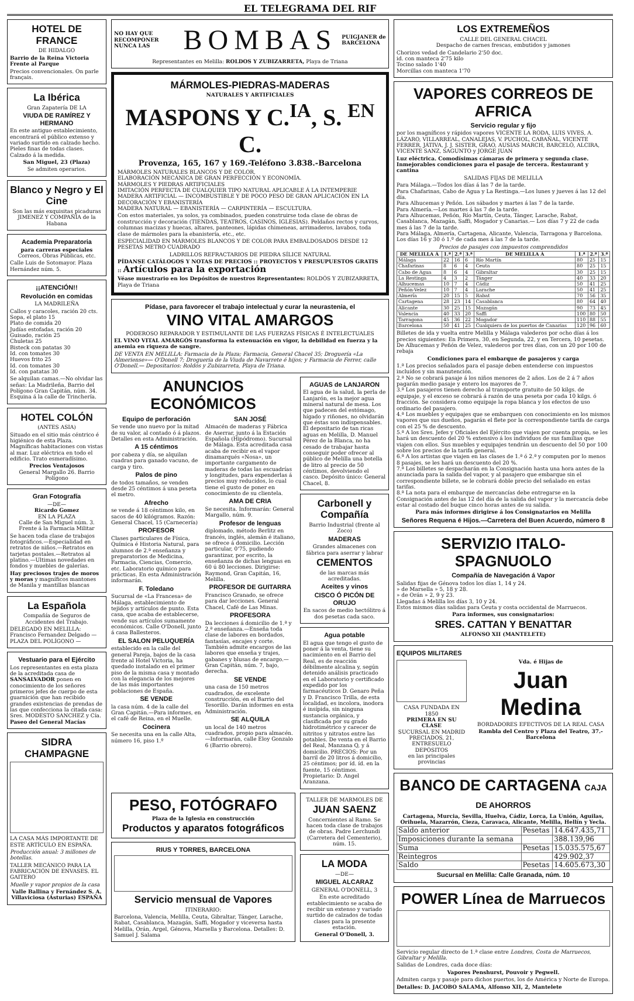EL TELEGRAMA DEL RIF
HOTEL DE FRANCE
DE HIDALGO
Barrio de la Reina Victoria Frente al Parque
Precios convencionales. On parle français.
La Ibérica
Gran Zapatería DE LA
VIUDA DE RAMÍREZ Y HERMANO
En este antiguo establecimiento, encontrará el público extenso y variado surtido en calzado hecho. Pieles finas de todas clases. Calzado á la medida.
San Miguel, 23 (Plaza)
Se admiten operarios.
Blanco y Negro y El Cine
Son las más exquisitas picaduras JIMENEZ Y COMPAÑÍA de la Habana
Academia Preparatoria
para carreras especiales Correos, Obras Públicas, etc.
Calle Luis de Sotomayor. Plaza Hernández núm. 5.
¡¡ATENCIÓN!!
Revolución en comidas
LA MADRILEÑA
Callos y caracoles, ración 20 cts.
Sopa, el plato 15
Plato de comida 20
Judías estofadas, ración 20
Guisado, ración 25
Chuletas 25
Bisteck con patatas 30
Id. con tomates 30
Huevos frito 25
Id. con tomates 30
Id. con patatas 30
Se alquilan camas.—No olvidar las señas: La Madrileña, Barrio del Polígono Gran Capitán, núm. 34. Esquina á la calle de Trinchería.
HOTEL COLÓN
(ANTES ASIA)
Situado en el sitio más céntrico é higiénico de esta Plaza. Magníficas habitaciones con vistas al mar. Luz eléctrica en todo el edificio. Trato esmeradísimo.
Precios Ventajosos
General Margallo 26. Barrio Polígono
Gran Fotografía
—DE—
Ricardo Gomez
EN LA PLAZA
Calle de San Miguel núm. 3. Frente á la Farmacia Militar
Se hacen toda clase de trabajos fotográficos.—Especialidad en retratos de niños.—Retratos en tarjetas postales.—Retratos al platino.—Ultimas novedades en fondos y muebles de galerías.
Hay preciosos trajes de moros y moras y magníficos mantones de Manila y mantillas blancas
La Española
Compañía de Seguros de Accidentes del Trabajo.
DELEGADO EN MELILLA: Francisco Fernandez Delgado — PLAZA DEL POLÍGONO —
Vestuario para el Ejército
Los representantes en esta plaza de la acreditada casa de SANSALVADOR ponen en conocimiento de los señores primeros jefes de cuerpo de esta guarnición que han recibido grandes existencias de prendas de las que confecciona la citada casa: Sres. MODESTO SANCHEZ y Cía. Paseo del General Macías
SIDRA CHAMPAGNE
LA CASA MÁS IMPORTANTE DE ESTE ARTÍCULO EN ESPAÑA.
Producción anual: 3 millones de botellas.
TALLER MECÁNICO PARA LA FABRICACIÓN DE ENVASES. EL GAITERO
Muelle y vapor propios de la casa
Valle Ballina y Fernández S. A. Villaviciosa (Asturias) ESPAÑA
NO HAY QUE RECOMPONER NUNCA LAS
BOMBAS
PUIGJANER de BARCELONA
Representantes en Melilla: ROLDOS Y ZUBIZARRETA, Playa de Triana
MÁRMOLES-PIEDRAS-MADERAS
NATURALES Y ARTIFICIALES
MASPONS Y C.<sup>IA</sup>, S. <sup>EN</sup> C.
Provenza, 165, 167 y 169.-Teléfono 3.838.-Barcelona
MÁRMOLES NATURALES BLANCOS Y DE COLOR.
ELABORACIÓN MECÁNICA DE GRAN PERFECCIÓN Y ECONOMÍA.
MÁRMOLES Y PIEDRAS ARTIFICIALES
IMITACIÓN PERFECTA DE CUALQUIER TIPO NATURAL APLICABLE Á LA INTEMPERIE
MADERA ARTIFICIAL — INCOMBUSTIBLE Y DE POCO PESO DE GRAN APLICACIÓN EN LA DECORACIÓN Y EBANISTERÍA
MADERA NATURAL — EBANISTERÍA — CARPINTERÍA — ESCULTURA.
Con estos materiales, ya solos, ya combinados, pueden construirse toda clase de obras de construcción y decoración (TIENDAS, TEATROS, CASINOS, IGLESIAS). Peldaños rectos y curvos, columnas macizas y huecas, altares, panteones, lápidas chimeneas, arrimaderos, lavabos, toda clase de mármoles para la ebanistería, etc., etc.
ESPECIALIDAD EN MÁRMOLES BLANCOS Y DE COLOR PARA EMBALDOSADOS DESDE 12 PESETAS METRO CUADRADO
LADRILLOS REFRACTARIOS DE PIEDRA SÍLICE NATURAL
PÍDANSE CATÁLOGOS Y NOTAS DE PRECIOS :: PROYECTOS Y PRESUPUESTOS GRATIS :: Artículos para la exportación
Véase muestrario en los Depósitos de nuestros Representantes: ROLDÓS Y ZUBIZARRETA, Playa de Triana
Pídase, para favorecer el trabajo intelectual y curar la neurastenia, el
VINO VITAL AMARGOS
PODEROSO REPARADOR Y ESTIMULANTE DE LAS FUERZAS FÍSICAS É INTELECTUALES
EL VINO VITAL AMARGÓS transforma la extenuación en vigor, la debilidad en fuerza y la anemia en riqueza de sangre.
DE VENTA EN MELILLA: Farmacia de la Plaza; Farmacia, General Chacel 35; Droguería «La Almeriense»— O'Donell 7; Droguería de la Viuda de Navarrete é hijos; y Farmacia de Ferrer, calle O'Donell.— Depositarios: Roldós y Zubizarreta, Playa de Triana.
ANUNCIOS ECONÓMICOS
Equipo de perforación
Se vende uno nuevo por la mitad de su valor, al contado ó á plazos. Detalles en esta Administración.
A 15 céntimos
por cabeza y día, se alquilan cuadras para ganado vacuno, de carga y tiro.
Palos de pino
de todos tamaños, se venden desde 25 céntimos á una peseta el metro.
Afrecho
se vende á 18 céntimos kilo, en sacos de 40 kilógramos. Razón: General Chacel, 15 (Carnecería)
PROFESOR
Clases particulares de Física, Química é Historia Natural, para alumnos de 2.ª enseñanza y preparatorios de Medicina, Farmacia, Ciencias, Comercio, etc. Laboratorio químico para prácticas. En esta Administración informarán.
F. Toledano
Sucursal de «La Francesa» de Málaga, establecimiento de tejidos y artículos de punto. Esta casa, que acaba de establecerse, vende sus artículos sumamente económicos. Calle O'Donell, junto á casa Ballesteros.
EL SALON PELUQUERÍA
establecido en la calle del general Pareja, bajos de la casa frente al Hotel Victoria, ha quedado instalado en el primer piso de la misma casa y montado con la elegancia de los mejores de las más importantes poblaciones de España.
SE VENDE
la casa núm. 4 de la calle del Gran Capitán.—Para informes, en el café de Reina, en el Muelle.
Cocinera
Se necesita una en la calle Alta, número 16, piso 1.º
SAN JOSÉ
Almacén de maderas y Fábrica de Aserrar, junto á la Estación Española (Hipódromo). Sucursal de Málaga. Esta acreditada casa acaba de recibir en el vapor dinamarqués «Nosa», un importante cargamento de maderas de todas las escuadrías y longitudes, para expenderlas á precios muy reducidos, lo cual tiene el gusto de poner en conocimiento de su clientela.
AMA DE CRIA
Se necesita. Informarán: General Margallo, núm. 9.
Profesor de lenguas
diplomado, método Berlitz en francés, inglés, alemán é italiano, se ofrece á domicilio. Lección particular, 0'75, pudiendo garantizar, por escrito, la enseñanza de dichas lenguas en 60 ú 80 lecciones. Dirigirse: Raymond, Gran Capitán, 16, Melilla.
PROFESOR DE GUITARRA
Francisco Granado, se ofrece para dar lecciones. General Chacel, Café de Las Minas.
PROFESORA
Da lecciones á domicilio de 1.ª y 2.ª enseñanza.—Enseña toda clase de labores en bordados, fantasías, encajes y corte. También admite encargos de las labores que enseña y trajes, gabanes y blusas de encargo.—Gran Capitán, núm. 7, bajo, derecha.
SE VENDE
una casa de 150 metros cuadrados, de excelente construcción, en el Barrio del Tesorillo. Darán informes en esta Administración.
SE ALQUILA
un local de 140 metros cuadrados, propio para almacén.—Informarán, calle Eloy Gonzalo 6 (Barrio obrero).
AGUAS de LANJARON
El agua de la salud, la perla de Lanjarón, es la mejor agua mineral natural de mesa. Los que padecen del estómago, hígado y riñones, no olvidarán que éstas son indispensables. El depositario de tan ricas aguas en Melilla, D. Manuel Pérez de la Blanca, no ha cesado de trabajar hasta conseguir poder ofrecer al público de Melilla una botella de litro al precio de 50 céntimos, devolviendo el casco. Depósito único: General Chacel, 8.
Carbonell y Compañía
Barrio Industrial (frente al Zoco)
MADERAS
Grandes almacenes con fábrica para aserrar y labrar
CEMENTOS
de las marcas más acreditadas.
Aceites y vinos
CISCO Ó PICÓN DE ORUJO
En sacos de medio hectólitro á dos pesetas cada saco.
Agua potable
El agua que tengo el gusto de poner á la venta, tiene su nacimiento en el Barrio del Real, es de reacción débilmente alcalina y, según detenido análisis practicado en el Laboratorio y certificado expedido por los farmacéuticos D. Genaro Peña y D. Francisco Trilla, de esta localidad, es incolora, inodora é insípida, sin ninguna sustancia orgánica, y clasificada por su grado hidrotimétrico y carecer de nitritos y nitratos entre las potables. De venta en el Barrio del Real, Manzana Q, y á domicilio. PRECIOS: Por un barril de 20 litros á domicilio, 25 céntimos; por íd. íd. en la fuente, 15 céntimos. Propietario: D. Angel Aranzana.
PESO, FOTÓGRAFO
Plaza de la Iglesia en construcción
Productos y aparatos fotográficos
RIUS Y TORRES, BARCELONA
Servicio mensual de Vapores
ITINERARIO:
Barcelona, Valencia, Melilla, Ceuta, Gibraltar, Tánger, Larache, Rabat, Casablanca, Mazagán, Saffi, Mogador y viceversa hasta Melilla, Orán, Argel, Génova, Marsella y Barcelona. Detalles: D. Samuel J. Salama
TALLER DE MARMOLES DE
JUAN SAENZ
Concernientes al Ramo. Se hacen toda clase de trabajos de obras. Padre Lerchundi (Carretera del Cementerio), núm. 15.
LA MODA
—DE—
MIGUEL ALCARAZ
GENERAL O'DONELL, 3
En este acreditado establecimiento se acaba de recibir un extenso y variado surtido de calzados de todas clases para la presente estación.
General O'Donell, 3.
LOS EXTREMEÑOS
CALLE DEL GENERAL CHACEL
Despacho de carnes frescas, embutidos y jamones
Chorizos vedad de Candelario 2'50 doc.
id. con manteca 2'75 kilo
Tocino salado 1'40
Morcillas con manteca 1'70
VAPORES CORREOS DE AFRICA
Servicio regular y fijo
por los magníficos y rápidos vapores VICENTE LA RODA, LUIS VIVES, A. LÁZARO, VILLARREAL, CANALEJAS, V. PUCHOL, CABAÑAL, VICENTE FERRER, JÁTIVA, J. J. SISTER, GRAO, AUSIAS MARCH, BARCELÓ, ALCIRA, VICENTE SANZ, SAGUNTO y JORGE JUAN
Luz eléctrica. Comodísimas cámaras de primera y segunda clase. Inmejorables condiciones para el pasaje de tercera. Restaurant y cantina
SALIDAS FIJAS DE MELILLA
Para Málaga.—Todos los días á las 7 de la tarde.
Para Chafarinas, Cabo de Agua y La Restinga.—Los lunes y jueves á las 12 del día.
Para Alhucemas y Peñón. Los sábados y martes á las 7 de la tarde.
Para Almería.—Los martes á las 7 de la tarde.
Para Alhucemas, Peñón, Río Martín, Ceuta, Tánger, Larache, Rabat, Casablanca, Mazagán, Saffi, Mogador y Canarias.— Los días 7 y 22 de cada mes á las 7 de la tarde.
Para Málaga, Almería, Cartagena, Alicante, Valencia, Tarragona y Barcelona. Los días 16 y 30 ó 1.º de cada mes á las 7 de la tarde.
Precios de pasajes con impuestos comprendidos
| DE MELILLA Á | 1.ª | 2.ª | 3.ª | DE MELILLA Á | 1.ª | 2.ª | 3.ª |
| --- | --- | --- | --- | --- | --- | --- | --- |
| Málaga | 22 | 16 | 6 | Río Martín | 80 | 25 | 15 |
| Chafarinas | 8 | 6 | 4 | Ceuta | 80 | 25 | 15 |
| Cabo de Agua | 8 | 6 | 4 | Gibraltar | 30 | 25 | 15 |
| La Restinga | 4 | 3 | 2 | Tánger | 40 | 33 | 20 |
| Alhucemas | 10 | 7 | 4 | Cádiz | 50 | 41 | 25 |
| Peñón-Velez | 10 | 7 | 4 | Larache | 50 | 41 | 25 |
| Almería | 20 | 15 | 5 | Rabat | 70 | 56 | 35 |
| Cartagena | 28 | 23 | 14 | Casablanca | 80 | 64 | 40 |
| Alicante | 30 | 25 | 15 | Mazagán | 90 | 73 | 45 |
| Valencia | 40 | 33 | 20 | Saffi | 100 | 80 | 50 |
| Tarragona | 45 | 36 | 22 | Mogador | 110 | 88 | 55 |
| Barcelona | 50 | 41 | 25 | Cualquiera de los puertos de Canarias | 120 | 96 | 60 |
Billetes de ida y vuelta entre Melilla y Málaga valederos por ocho días á los precios siguientes: En Primera, 30, en Segunda, 22, y en Tercera, 10 pesetas. De Alhucemas y Peñón de Velez, valederos por tres días, con un 20 por 100 de rebaja
Condiciones para el embarque de pasajeros y carga
1.ª Los precios señalados para el pasaje deben entenderse con impuestos incluídos y sin manutención.
2.ª No se cobrará pasaje á los niños menores de 2 años. Los de 2 á 7 años pagarán medio pasaje y entero los mayores de 7.
3.ª Los pasajeros tienen derecho al transporte gratuito de 50 kilgs. de equipaje, y el exceso se cobrará á razón de una peseta por cada 10 kilgs. ó fracción. Se considera como equipaje la ropa blanca y los efectos de uso ordinario del pasajero.
4.ª Los muebles y equipajes que se embarquen con conocimiento en los mismos vapores que sus dueños, pagarán el flete por la correspondiente tarifa de carga con el 25 % de descuento.
5.ª A los Sres. Jefes y Oficiales del Ejército que viajen por cuenta propia, se les hará un descuento del 20 % extensivo á los individuos de sus familias que viajen con ellos. Sus muebles y equipajes tendrán un descuento del 50 por 100 sobre los precios de la tarifa general.
6.ª A los artistas que viajen en las clases de 1.ª ó 2.ª y computen por lo menos 8 pasajes, se les hará un descuento del 20 %.
7.ª Los billetes se despacharán en la Consignación hasta una hora antes de la anunciada para la salida del vapor, y al pasajero que embarque sin el correspondiente billete, se le cobrará doble precio del señalado en estas tarifas.
8.ª La nota para el embarque de mercancías debe entregarse en la Consignación antes de las 12 del día de la salida del vapor y la mercancía debe estar al costado del buque cinco horas antes de su salida.
Para más informes dirigirse á los Consignatarios en Melilla
Señores Requena é Hijos.—Carretera del Buen Acuerdo, número 8
SERVIZIO ITALO-SPAGNUOLO
Compañía de Navegación á Vapor
Salidas fijas de Génova todos los días 1, 14 y 24.
» de Marsella » 5, 18 y 28.
» de Orán » 2, 9 y 23.
Llegadas á Melilla los días 3, 10 y 24.
Estos mismos días salidas para Ceuta y costa occidental de Marruecos.
Para informes, sus consignatarios:
SRES. CATTAN Y BENATTAR
ALFONSO XII (MANTELETE)
EQUIPOS MILITARES
CASA FUNDADA EN 1850
PRIMERA EN SU CLASE
SUCURSAL EN MADRID
PRECIADOS, 21, ENTRESUELO
DEPÓSITOS
en las principales provincias
Vda. é Hijas de
Juan Medina
BORDADORES EFECTIVOS DE LA REAL CASA
Rambla del Centro y Plaza del Teatro, 37.-Barcelona
BANCO DE CARTAGENA CAJA DE AHORROS
Cartagena, Murcia, Sevilla, Huelva, Cádiz, Lorca, La Unión, Aguilas, Orihuela, Mazarrón, Cieza, Caravaca, Alicante, Melilla, Hellín y Yecla.
| Saldo anterior | Pesetas | 14.647.435,71 |
| Imposiciones durante la semana | | 388.139,96 |
| Suma | Pesetas | 15.035.575,67 |
| Reintegros | | 429.902,37 |
| Saldo | Pesetas | 14.605.673,30 |
Sucursal en Melilla: Calle Granada, núm. 10
POWER Línea de Marruecos
Servicio regular directo de 1.ª clase entre Londres, Costa de Marruecos, Gibraltar y Melilla.
Salidas de Londres, cada doce días:
Vapores Penshurst, Pouvoir y Pegwell.
Admiten carga y pasaje para dichos puertos, los de América y Norte de Europa.
Detalles: D. JACOBO SALAMA, Alfonso XII, 2, Mantelete